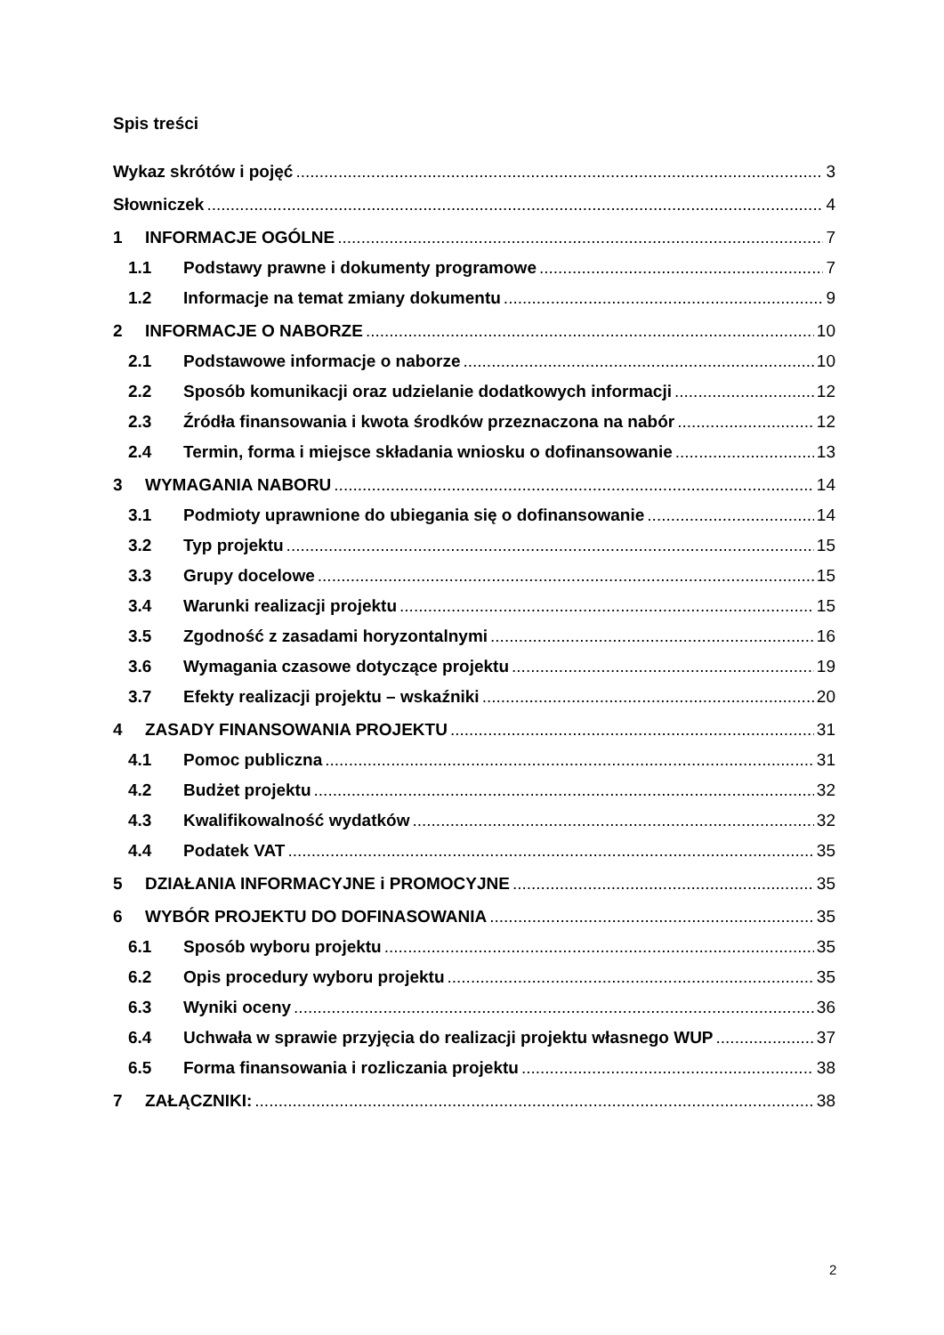Spis treści
Wykaz skrótów i pojęć 3
Słowniczek 4
1 INFORMACJE OGÓLNE 7
1.1 Podstawy prawne i dokumenty programowe 7
1.2 Informacje na temat zmiany dokumentu 9
2 INFORMACJE O NABORZE 10
2.1 Podstawowe informacje o naborze 10
2.2 Sposób komunikacji oraz udzielanie dodatkowych informacji 12
2.3 Źródła finansowania i kwota środków przeznaczona na nabór 12
2.4 Termin, forma i miejsce składania wniosku o dofinansowanie 13
3 WYMAGANIA NABORU 14
3.1 Podmioty uprawnione do ubiegania się o dofinansowanie 14
3.2 Typ projektu 15
3.3 Grupy docelowe 15
3.4 Warunki realizacji projektu 15
3.5 Zgodność z zasadami horyzontalnymi 16
3.6 Wymagania czasowe dotyczące projektu 19
3.7 Efekty realizacji projektu – wskaźniki 20
4 ZASADY FINANSOWANIA PROJEKTU 31
4.1 Pomoc publiczna 31
4.2 Budżet projektu 32
4.3 Kwalifikowalność wydatków 32
4.4 Podatek VAT 35
5 DZIAŁANIA INFORMACYJNE i PROMOCYJNE 35
6 WYBÓR PROJEKTU DO DOFINASOWANIA 35
6.1 Sposób wyboru projektu 35
6.2 Opis procedury wyboru projektu 35
6.3 Wyniki oceny 36
6.4 Uchwała w sprawie przyjęcia do realizacji projektu własnego WUP 37
6.5 Forma finansowania i rozliczania projektu 38
7 ZAŁĄCZNIKI: 38
2